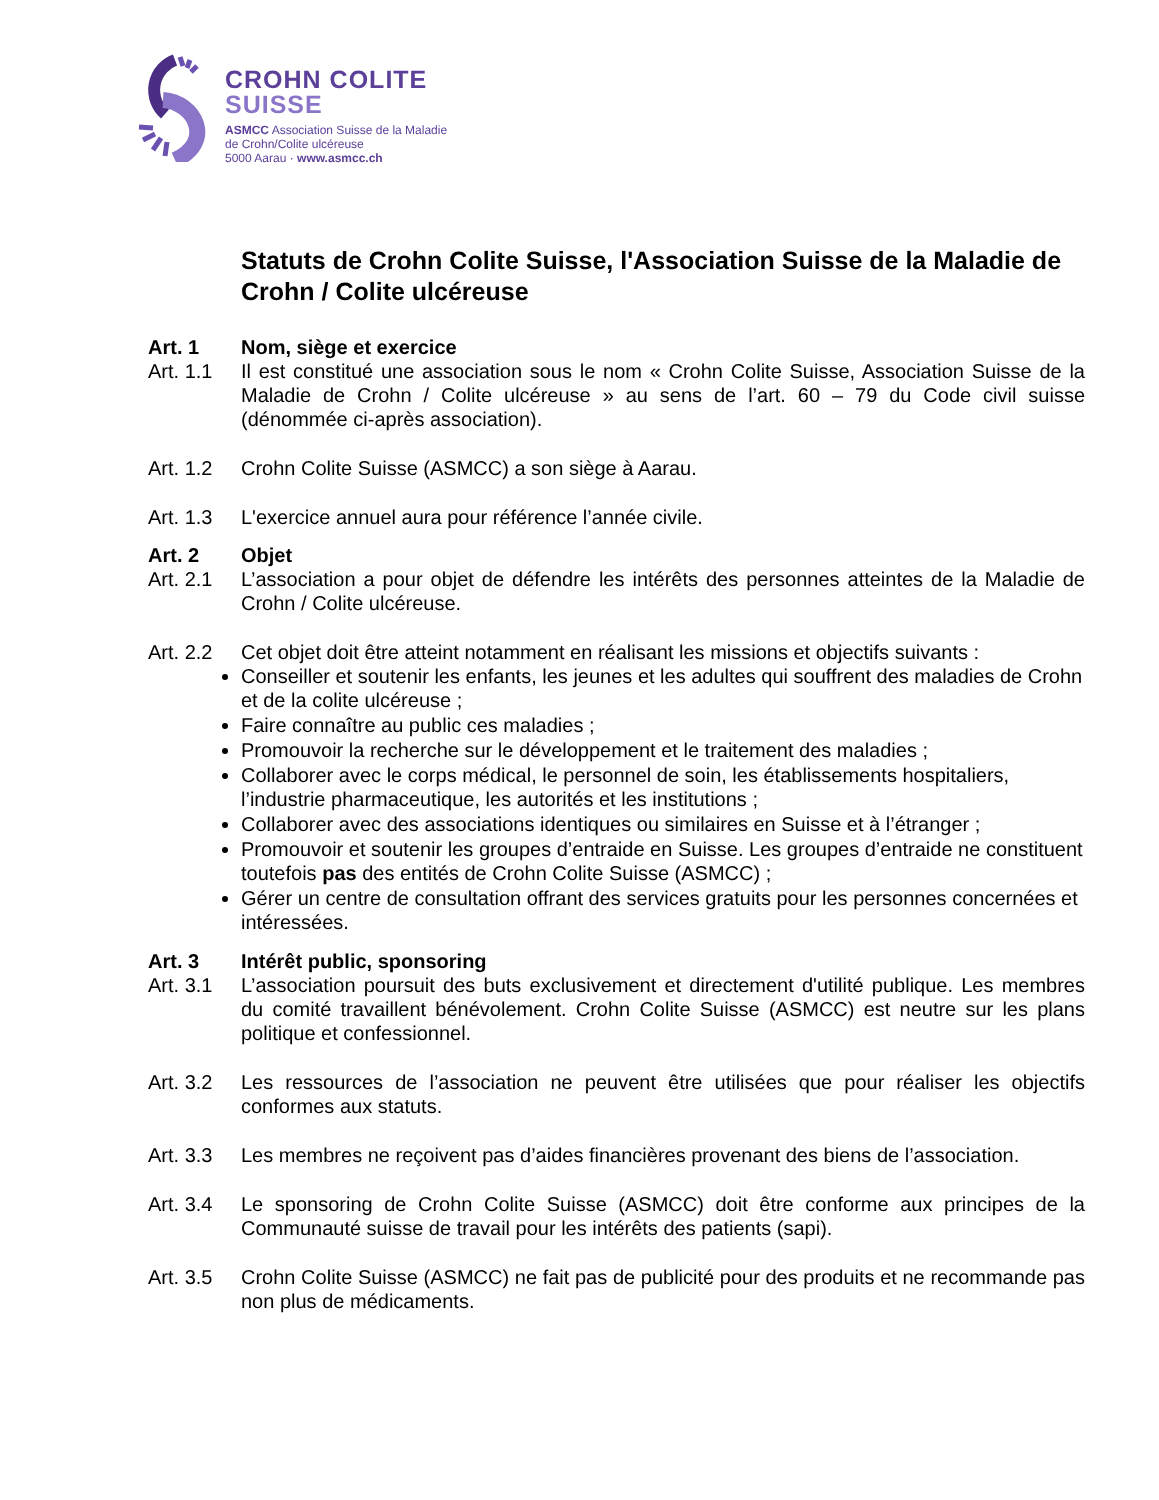CROHN COLITE
SUISSE
ASMCC Association Suisse de la Maladie
de Crohn/Colite ulcéreuse
5000 Aarau · www.asmcc.ch
Statuts de Crohn Colite Suisse, l'Association Suisse de la Maladie de Crohn / Colite ulcéreuse
Art. 1 Nom, siège et exercice
Art. 1.1
Il est constitué une association sous le nom « Crohn Colite Suisse, Association Suisse de la Maladie de Crohn / Colite ulcéreuse » au sens de l’art. 60 – 79 du Code civil suisse (dénommée ci-après association).
Art. 1.2
Crohn Colite Suisse (ASMCC) a son siège à Aarau.
Art. 1.3
L'exercice annuel aura pour référence l’année civile.
Art. 2 Objet
Art. 2.1
L’association a pour objet de défendre les intérêts des personnes atteintes de la Maladie de Crohn / Colite ulcéreuse.
Art. 2.2
Cet objet doit être atteint notamment en réalisant les missions et objectifs suivants :
Conseiller et soutenir les enfants, les jeunes et les adultes qui souffrent des maladies de Crohn et de la colite ulcéreuse ;
Faire connaître au public ces maladies ;
Promouvoir la recherche sur le développement et le traitement des maladies ;
Collaborer avec le corps médical, le personnel de soin, les établissements hospitaliers, l’industrie pharmaceutique, les autorités et les institutions ;
Collaborer avec des associations identiques ou similaires en Suisse et à l’étranger ;
Promouvoir et soutenir les groupes d’entraide en Suisse. Les groupes d’entraide ne constituent toutefois pas des entités de Crohn Colite Suisse (ASMCC) ;
Gérer un centre de consultation offrant des services gratuits pour les personnes concernées et intéressées.
Art. 3 Intérêt public, sponsoring
Art. 3.1
L’association poursuit des buts exclusivement et directement d'utilité publique. Les membres du comité travaillent bénévolement. Crohn Colite Suisse (ASMCC) est neutre sur les plans politique et confessionnel.
Art. 3.2
Les ressources de l’association ne peuvent être utilisées que pour réaliser les objectifs conformes aux statuts.
Art. 3.3
Les membres ne reçoivent pas d’aides financières provenant des biens de l’association.
Art. 3.4
Le sponsoring de Crohn Colite Suisse (ASMCC) doit être conforme aux principes de la Communauté suisse de travail pour les intérêts des patients (sapi).
Art. 3.5
Crohn Colite Suisse (ASMCC) ne fait pas de publicité pour des produits et ne recommande pas non plus de médicaments.